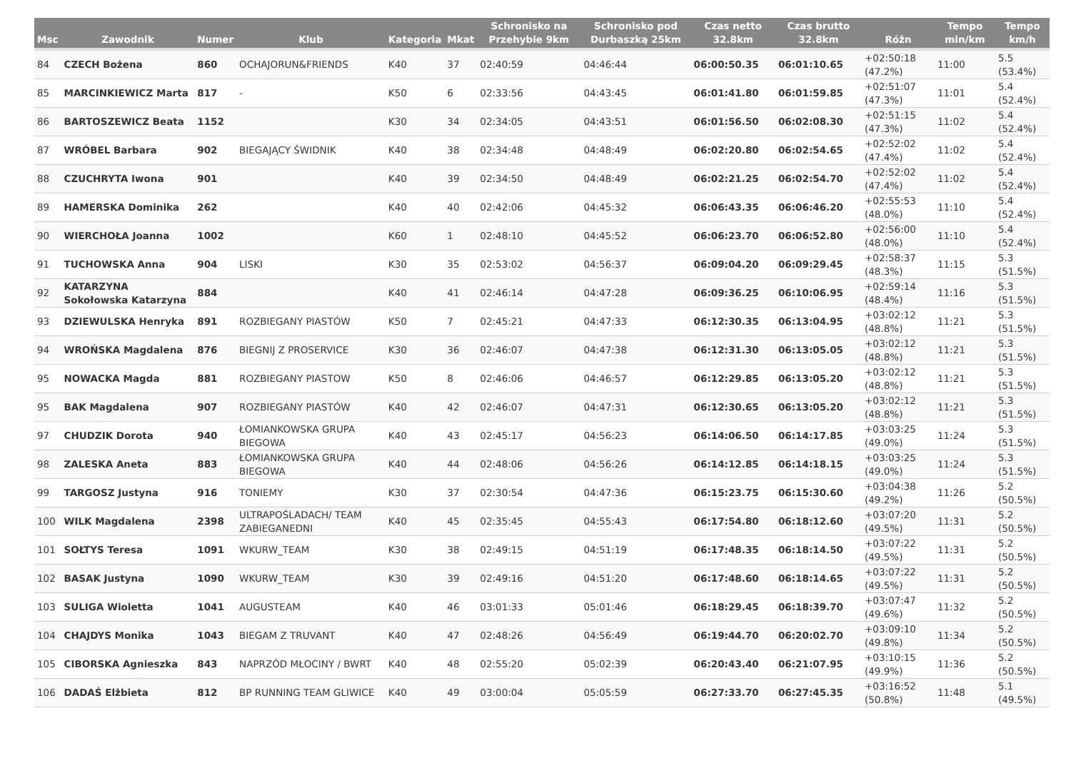| Msc | Zawodnik | Numer | Klub | Kategoria | Mkat | Schronisko na Przehybie 9km | Schronisko pod Durbaszką 25km | Czas netto 32.8km | Czas brutto 32.8km | Różn | Tempo min/km | Tempo km/h |
| --- | --- | --- | --- | --- | --- | --- | --- | --- | --- | --- | --- | --- |
| 84 | CZECH Bożena | 860 | OCHAJORUN&FRIENDS | K40 | 37 | 02:40:59 | 04:46:44 | 06:00:50.35 | 06:01:10.65 | +02:50:18 (47.2%) | 11:00 | 5.5 (53.4%) |
| 85 | MARCINKIEWICZ Marta | 817 | - | K50 | 6 | 02:33:56 | 04:43:45 | 06:01:41.80 | 06:01:59.85 | +02:51:07 (47.3%) | 11:01 | 5.4 (52.4%) |
| 86 | BARTOSZEWICZ Beata | 1152 | | K30 | 34 | 02:34:05 | 04:43:51 | 06:01:56.50 | 06:02:08.30 | +02:51:15 (47.3%) | 11:02 | 5.4 (52.4%) |
| 87 | WRÓBEL Barbara | 902 | BIEGAJĄCY ŚWIDNIK | K40 | 38 | 02:34:48 | 04:48:49 | 06:02:20.80 | 06:02:54.65 | +02:52:02 (47.4%) | 11:02 | 5.4 (52.4%) |
| 88 | CZUCHRYTA Iwona | 901 | | K40 | 39 | 02:34:50 | 04:48:49 | 06:02:21.25 | 06:02:54.70 | +02:52:02 (47.4%) | 11:02 | 5.4 (52.4%) |
| 89 | HAMERSKA Dominika | 262 | | K40 | 40 | 02:42:06 | 04:45:32 | 06:06:43.35 | 06:06:46.20 | +02:55:53 (48.0%) | 11:10 | 5.4 (52.4%) |
| 90 | WIERCHOŁA Joanna | 1002 | | K60 | 1 | 02:48:10 | 04:45:52 | 06:06:23.70 | 06:06:52.80 | +02:56:00 (48.0%) | 11:10 | 5.4 (52.4%) |
| 91 | TUCHOWSKA Anna | 904 | LISKI | K30 | 35 | 02:53:02 | 04:56:37 | 06:09:04.20 | 06:09:29.45 | +02:58:37 (48.3%) | 11:15 | 5.3 (51.5%) |
| 92 | KATARZYNA Sokołowska Katarzyna | 884 | | K40 | 41 | 02:46:14 | 04:47:28 | 06:09:36.25 | 06:10:06.95 | +02:59:14 (48.4%) | 11:16 | 5.3 (51.5%) |
| 93 | DZIEWULSKA Henryka | 891 | ROZBIEGANY PIASTÓW | K50 | 7 | 02:45:21 | 04:47:33 | 06:12:30.35 | 06:13:04.95 | +03:02:12 (48.8%) | 11:21 | 5.3 (51.5%) |
| 94 | WROŃSKA Magdalena | 876 | BIEGNIJ Z PROSERVICE | K30 | 36 | 02:46:07 | 04:47:38 | 06:12:31.30 | 06:13:05.05 | +03:02:12 (48.8%) | 11:21 | 5.3 (51.5%) |
| 95 | NOWACKA Magda | 881 | ROZBIEGANY PIASTOW | K50 | 8 | 02:46:06 | 04:46:57 | 06:12:29.85 | 06:13:05.20 | +03:02:12 (48.8%) | 11:21 | 5.3 (51.5%) |
| 95 | BAK Magdalena | 907 | ROZBIEGANY PIASTÓW | K40 | 42 | 02:46:07 | 04:47:31 | 06:12:30.65 | 06:13:05.20 | +03:02:12 (48.8%) | 11:21 | 5.3 (51.5%) |
| 97 | CHUDZIK Dorota | 940 | ŁOMIANKOWSKA GRUPA BIEGOWA | K40 | 43 | 02:45:17 | 04:56:23 | 06:14:06.50 | 06:14:17.85 | +03:03:25 (49.0%) | 11:24 | 5.3 (51.5%) |
| 98 | ZALESKA Aneta | 883 | ŁOMIANKOWSKA GRUPA BIEGOWA | K40 | 44 | 02:48:06 | 04:56:26 | 06:14:12.85 | 06:14:18.15 | +03:03:25 (49.0%) | 11:24 | 5.3 (51.5%) |
| 99 | TARGOSZ Justyna | 916 | TONIEMY | K30 | 37 | 02:30:54 | 04:47:36 | 06:15:23.75 | 06:15:30.60 | +03:04:38 (49.2%) | 11:26 | 5.2 (50.5%) |
| 100 | WILK Magdalena | 2398 | ULTRAPOŚLADACH/ TEAM ZABIEGANEDNI | K40 | 45 | 02:35:45 | 04:55:43 | 06:17:54.80 | 06:18:12.60 | +03:07:20 (49.5%) | 11:31 | 5.2 (50.5%) |
| 101 | SOŁTYS Teresa | 1091 | WKURW_TEAM | K30 | 38 | 02:49:15 | 04:51:19 | 06:17:48.35 | 06:18:14.50 | +03:07:22 (49.5%) | 11:31 | 5.2 (50.5%) |
| 102 | BASAK Justyna | 1090 | WKURW_TEAM | K30 | 39 | 02:49:16 | 04:51:20 | 06:17:48.60 | 06:18:14.65 | +03:07:22 (49.5%) | 11:31 | 5.2 (50.5%) |
| 103 | SULIGA Wioletta | 1041 | AUGUSTEAM | K40 | 46 | 03:01:33 | 05:01:46 | 06:18:29.45 | 06:18:39.70 | +03:07:47 (49.6%) | 11:32 | 5.2 (50.5%) |
| 104 | CHAJDYS Monika | 1043 | BIEGAM Z TRUVANT | K40 | 47 | 02:48:26 | 04:56:49 | 06:19:44.70 | 06:20:02.70 | +03:09:10 (49.8%) | 11:34 | 5.2 (50.5%) |
| 105 | CIBORSKA Agnieszka | 843 | NAPRZÓD MŁOCINY / BWRT | K40 | 48 | 02:55:20 | 05:02:39 | 06:20:43.40 | 06:21:07.95 | +03:10:15 (49.9%) | 11:36 | 5.2 (50.5%) |
| 106 | DADAŚ Elżbieta | 812 | BP RUNNING TEAM GLIWICE | K40 | 49 | 03:00:04 | 05:05:59 | 06:27:33.70 | 06:27:45.35 | +03:16:52 (50.8%) | 11:48 | 5.1 (49.5%) |